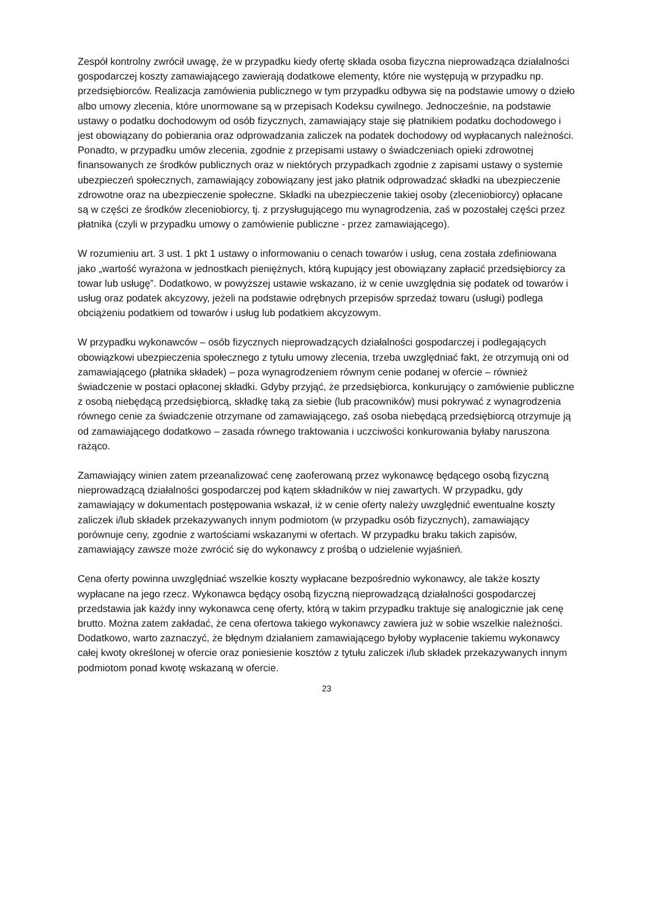Zespół kontrolny zwrócił uwagę, że w przypadku kiedy ofertę składa osoba fizyczna nieprowadząca działalności gospodarczej koszty zamawiającego zawierają dodatkowe elementy, które nie występują w przypadku np. przedsiębiorców. Realizacja zamówienia publicznego w tym przypadku odbywa się na podstawie umowy o dzieło albo umowy zlecenia, które unormowane są w przepisach Kodeksu cywilnego. Jednocześnie, na podstawie ustawy o podatku dochodowym od osób fizycznych, zamawiający staje się płatnikiem podatku dochodowego i jest obowiązany do pobierania oraz odprowadzania zaliczek na podatek dochodowy od wypłacanych należności. Ponadto, w przypadku umów zlecenia, zgodnie z przepisami ustawy o świadczeniach opieki zdrowotnej finansowanych ze środków publicznych oraz w niektórych przypadkach zgodnie z zapisami ustawy o systemie ubezpieczeń społecznych, zamawiający zobowiązany jest jako płatnik odprowadzać składki na ubezpieczenie zdrowotne oraz na ubezpieczenie społeczne. Składki na ubezpieczenie takiej osoby (zleceniobiorcy) opłacane są w części ze środków zleceniobiorcy, tj. z przysługującego mu wynagrodzenia, zaś w pozostałej części przez płatnika (czyli w przypadku umowy o zamówienie publiczne - przez zamawiającego).
W rozumieniu art. 3 ust. 1 pkt 1 ustawy o informowaniu o cenach towarów i usług, cena została zdefiniowana jako „wartość wyrażona w jednostkach pieniężnych, którą kupujący jest obowiązany zapłacić przedsiębiorcy za towar lub usługę”. Dodatkowo, w powyższej ustawie wskazano, iż w cenie uwzględnia się podatek od towarów i usług oraz podatek akcyzowy, jeżeli na podstawie odrębnych przepisów sprzedaż towaru (usługi) podlega obciążeniu podatkiem od towarów i usług lub podatkiem akcyzowym.
W przypadku wykonawców – osób fizycznych nieprowadzących działalności gospodarczej i podlegających obowiązkowi ubezpieczenia społecznego z tytułu umowy zlecenia, trzeba uwzględniać fakt, że otrzymują oni od zamawiającego (płatnika składek) – poza wynagrodzeniem równym cenie podanej w ofercie – również świadczenie w postaci opłaconej składki. Gdyby przyjąć, że przedsiębiorca, konkurujący o zamówienie publiczne z osobą niebędącą przedsiębiorcą, składkę taką za siebie (lub pracowników) musi pokrywać z wynagrodzenia równego cenie za świadczenie otrzymane od zamawiającego, zaś osoba niebędącą przedsiębiorcą otrzymuje ją od zamawiającego dodatkowo – zasada równego traktowania i uczciwości konkurowania byłaby naruszona rażąco.
Zamawiający winien zatem przeanalizować cenę zaoferowaną przez wykonawcę będącego osobą fizyczną nieprowadzącą działalności gospodarczej pod kątem składników w niej zawartych. W przypadku, gdy zamawiający w dokumentach postępowania wskazał, iż w cenie oferty należy uwzględnić ewentualne koszty zaliczek i/lub składek przekazywanych innym podmiotom (w przypadku osób fizycznych), zamawiający porównuje ceny, zgodnie z wartościami wskazanymi w ofertach. W przypadku braku takich zapisów, zamawiający zawsze może zwrócić się do wykonawcy z prośbą o udzielenie wyjaśnień.
Cena oferty powinna uwzględniać wszelkie koszty wypłacane bezpośrednio wykonawcy, ale także koszty wypłacane na jego rzecz. Wykonawca będący osobą fizyczną nieprowadzącą działalności gospodarczej przedstawia jak każdy inny wykonawca cenę oferty, którą w takim przypadku traktuje się analogicznie jak cenę brutto. Można zatem zakładać, że cena ofertowa takiego wykonawcy zawiera już w sobie wszelkie należności. Dodatkowo, warto zaznaczyć, że błędnym działaniem zamawiającego byłoby wypłacenie takiemu wykonawcy całej kwoty określonej w ofercie oraz poniesienie kosztów z tytułu zaliczek i/lub składek przekazywanych innym podmiotom ponad kwotę wskazaną w ofercie.
23